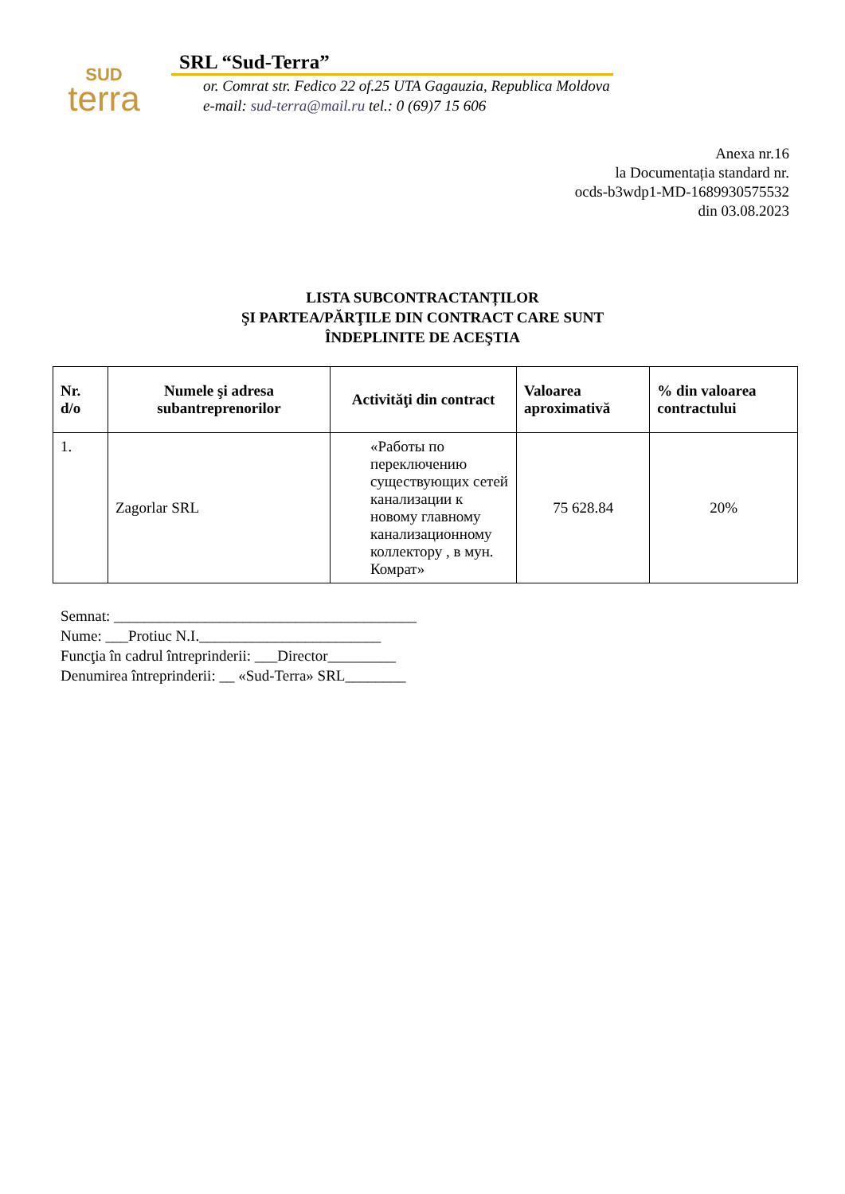SUD
terra
SRL “Sud-Terra”
or. Comrat str. Fedico 22 of.25 UTA Gagauzia, Republica Moldova
e-mail: sud-terra@mail.ru tel.: 0 (69)7 15 606
Anexa nr.16
la Documentația standard nr.
ocds-b3wdp1-MD-1689930575532
din 03.08.2023
LISTA SUBCONTRACTANȚILOR
ŞI PARTEA/PĂRŢILE DIN CONTRACT CARE SUNT
ÎNDEPLINITE DE ACEŞTIA
| Nr. d/o | Numele şi adresa subantreprenorilor | Activităţi din contract | Valoarea aproximativă | % din valoarea contractului |
| --- | --- | --- | --- | --- |
| 1. | Zagorlar SRL | «Работы по переключению существующих сетей канализации к новому главному канализационному коллектору , в мун. Комрат» | 75 628.84 | 20% |
Semnat: ________________________________________
Nume: ___Protiuc N.I.________________________
Funcţia în cadrul întreprinderii: ___Director_________
Denumirea întreprinderii: __ «Sud-Terra» SRL________